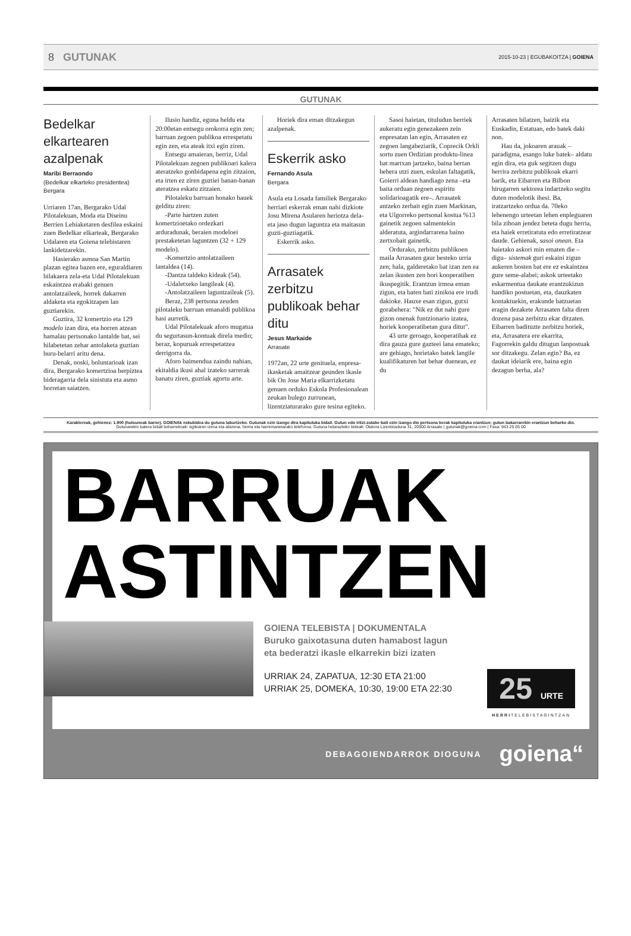8 GUTUNAK
2015-10-23 | EGUBAKOITZA | GOIENA
GUTUNAK
Bedelkar elkartearen azalpenak
Maribi Berraondo
(Bedelkar elkarteko presidentea)
Bergara
Urriaren 17an, Bergarako Udal Pilotalekuan, Moda eta Diseinu Berrien Lehiaketaren desfilea eskaini zuen Bedelkar elkarteak, Bergarako Udalaren eta Goiena telebistaren lankidetzarekin.
Hasierako asmoa San Martin plazan egitea bazen ere, eguraldiaren bilakaera zela-eta Udal Pilotalekuan eskaintzea erabaki genuen antolatzaileek, horrek dakarren aldaketa eta egokitzapen lan guztiarekin.
Guztira, 32 komertzio eta 129 modelo izan dira, eta horren atzean hamalau pertsonako lantalde bat, sei hilabetetan zehar antolaketa guztian buru-belarri aritu dena.
Denak, noski, boluntarioak izan dira, Bergarako komertzioa berpiztea bideragarria dela sinistuta eta asmo horretan saiatzen.
Ilusio handiz, eguna heldu eta 20:00etan entsegu orokorra egin zen; barruan zegoen publikoa errespetatu egin zen, eta ateak itxi egin ziren.
Entsegu amaieran, berriz, Udal Pilotalekuan zegoen publikoari kalera ateratzeko gonbidapena egin zitzaion, eta irten ez ziren guztiei banan-banan ateratzea eskatu zitzaien.
Pilotaleku barruan honako hauek gelditu ziren:
-Parte hartzen zuten komertzioetako ordezkari arduradunak, beraien modeloei prestaketetan laguntzen (32 + 129 modelo).
-Komertzio antolatzaileen lantaldea (14).
-Dantza taldeko kideak (54).
-Udaletxeko langileak (4).
-Antolatzaileen laguntzaileak (5).
Beraz, 238 pertsona zeuden pilotaleku barruan emanaldi publikoa hasi aurretik.
Udal Pilotalekuak aforo mugatua du segurtasun-kontuak direla medio; beraz, kopuruak errespetatzea derrigorra da.
Aforo baimendua zaindu nahian, ekitaldia ikusi ahal izateko sarrerak banatu ziren, guztiak agortu arte.
Horiek dira eman ditzakegun azalpenak.
Eskerrik asko
Fernando Asula
Bergara
Asula eta Losada familiek Bergarako herriari eskerrak eman nahi dizkiote Josu Mirena Asularen heriotza dela-eta jaso dugun laguntza eta maitasun guzti-guztiagatik.
Eskerrik asko.
Arrasatek zerbitzu publikoak behar ditu
Jesus Markaide
Arrasate
1972an, 22 urte genituela, enpresa-ikasketak amaitzear geunden ikasle bik On Jose Maria elkarrizketatu genuen orduko Eskola Profesionalean zeukan bulego zurrunean, lizentziaturarako gure tesina egiteko.
Sasoi haietan, tituludun berriek aukeratu egin genezakeen zein enpresatan lan egin, Arrasaten ez zegoen langabeziarik, Coprecik Orkli sortu zuen Ordizian produktu-linea bat martxan jartzeko, baina bertan behera utzi zuen, eskulan faltagatik, Goierri aldean handiago zena –eta baita orduan zegoen espiritu solidarioagatik ere–. Arrasatek antzeko zerbait egin zuen Markinan, eta Ulgorreko pertsonal kostua %13 gainetik zegoen salmentekin alderatuta, argindarrarena baino zertxobait gainetik.
Ordurako, zerbitzu publikoen maila Arrasaten gaur besteko urria zen; hala, galderetako bat izan zen ea zelan ikusten zen hori kooperatiben ikuspegitik. Erantzun irmoa eman zigun, eta baten bati zinikoa ere irudi dakioke. Hauxe esan zigun, gutxi gorabehera: "Nik ez dut nahi gure gizon onenak funtzionario izatea, horiek kooperatibetan gura ditut".
43 urte geroago, kooperatibak ez dira gauza gure gazteei lana emateko; are gehiago, horietako batek langile kualifikaturen bat behar duenean, ez du
Arrasaten bilatzen, baizik eta Euskadin, Estatuan, edo batek daki non.
Hau da, jokoaren arauak –paradigma, esango luke batek– aldatu egin dira, eta guk segitzen dugu herrira zerbitzu publikoak ekarri barik, eta Eibarren eta Bilbon hirugarren sektorea indartzeko segitu duten modelotik ihesi. Ba, iratzartzeko ordua da. 70eko lehenengo urteetan lehen enpleguaren bila zihoan jendez beteta dugu herria, eta haiek erretiratuta edo erretiratzear daude. Gehienak, sasoi onean. Eta haietako askori min ematen die –digu– sistemak guri eskaini zigun aukeren bosten bat ere ez eskaintzea gure seme-alabei; askok urteetako eskarmentua daukate erantzukizun handiko postuetan, eta, dauzkaten kontaktuekin, erakunde batzuetan eragin dezakete Arrasaten falta diren dozena pasa zerbitzu ekar ditzaten. Eibarren badituzte zerbitzu horiek, eta, Arrasatera ere ekarrita, Fagorrekin galdu ditugun lanpostuak sor ditzakegu. Zelan egin? Ba, ez daukat ideiarik ere, baina egin dezagun berba, ala?
Karaktereak, gehienez: 1.900 (hutsuneak barne). GOIENAk eskubidea du gutuna laburtzeko. Gutunak ezin izango dira kapituluka bidali. Gutun edo iritzi-zutabe bati ezin izango dio pertsona berak kapituluka erantzun; gutun bakarrarekin erantzun beharko dio.
Gutunarekin batera bidali beharrekoak: egilearen izena eta abizena, herria eta harremanetarako telefonoa. Gutuna helarazteko bideak: Otalora Lizentziaduna 31, 20500 Arrasate | gutunak@goiena.com | Faxa: 943 25 05 00
BARRUAK
ASTINTZEN
photo
GOIENA TELEBISTA | DOKUMENTALA
Buruko gaixotasuna duten hamabost lagun
eta bederatzi ikasle elkarrekin bizi izaten
URRIAK 24, ZAPATUA, 12:30 ETA 21:00
URRIAK 25, DOMEKA, 10:30, 19:00 ETA 22:30
25 URTE
HERRITELEBISTAGINTZAN
DEBAGOIENDARROK DIOGUNA goiena“